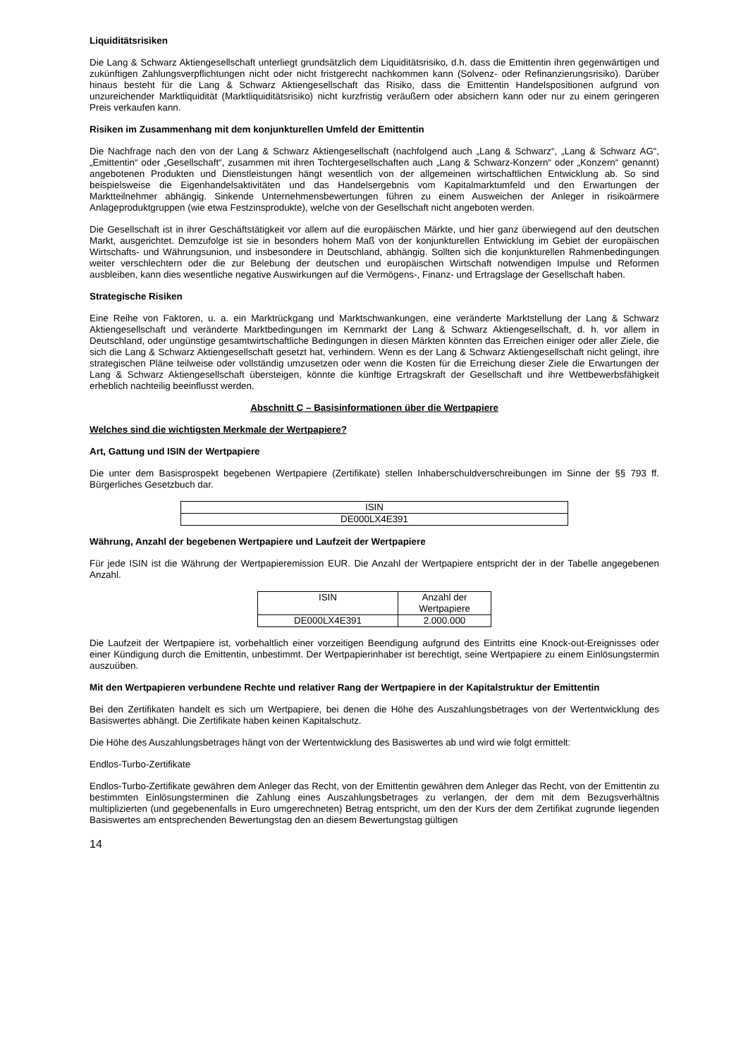Liquiditätsrisiken
Die Lang & Schwarz Aktiengesellschaft unterliegt grundsätzlich dem Liquiditätsrisiko, d.h. dass die Emittentin ihren gegenwärtigen und zukünftigen Zahlungsverpflichtungen nicht oder nicht fristgerecht nachkommen kann (Solvenz- oder Refinanzierungsrisiko). Darüber hinaus besteht für die Lang & Schwarz Aktiengesellschaft das Risiko, dass die Emittentin Handelspositionen aufgrund von unzureichender Marktliquidität (Marktliquiditätsrisiko) nicht kurzfristig veräußern oder absichern kann oder nur zu einem geringeren Preis verkaufen kann.
Risiken im Zusammenhang mit dem konjunkturellen Umfeld der Emittentin
Die Nachfrage nach den von der Lang & Schwarz Aktiengesellschaft (nachfolgend auch „Lang & Schwarz“, „Lang & Schwarz AG“, „Emittentin“ oder „Gesellschaft“, zusammen mit ihren Tochtergesellschaften auch „Lang & Schwarz-Konzern“ oder „Konzern“ genannt) angebotenen Produkten und Dienstleistungen hängt wesentlich von der allgemeinen wirtschaftlichen Entwicklung ab. So sind beispielsweise die Eigenhandelsaktivitäten und das Handelsergebnis vom Kapitalmarktumfeld und den Erwartungen der Marktteilnehmer abhängig. Sinkende Unternehmensbewertungen führen zu einem Ausweichen der Anleger in risikoärmere Anlageproduktgruppen (wie etwa Festzinsprodukte), welche von der Gesellschaft nicht angeboten werden.
Die Gesellschaft ist in ihrer Geschäftstätigkeit vor allem auf die europäischen Märkte, und hier ganz überwiegend auf den deutschen Markt, ausgerichtet. Demzufolge ist sie in besonders hohem Maß von der konjunkturellen Entwicklung im Gebiet der europäischen Wirtschafts- und Währungsunion, und insbesondere in Deutschland, abhängig. Sollten sich die konjunkturellen Rahmenbedingungen weiter verschlechtern oder die zur Belebung der deutschen und europäischen Wirtschaft notwendigen Impulse und Reformen ausbleiben, kann dies wesentliche negative Auswirkungen auf die Vermögens-, Finanz- und Ertragslage der Gesellschaft haben.
Strategische Risiken
Eine Reihe von Faktoren, u. a. ein Marktrückgang und Marktschwankungen, eine veränderte Marktstellung der Lang & Schwarz Aktiengesellschaft und veränderte Marktbedingungen im Kernmarkt der Lang & Schwarz Aktiengesellschaft, d. h. vor allem in Deutschland, oder ungünstige gesamtwirtschaftliche Bedingungen in diesen Märkten könnten das Erreichen einiger oder aller Ziele, die sich die Lang & Schwarz Aktiengesellschaft gesetzt hat, verhindern. Wenn es der Lang & Schwarz Aktiengesellschaft nicht gelingt, ihre strategischen Pläne teilweise oder vollständig umzusetzen oder wenn die Kosten für die Erreichung dieser Ziele die Erwartungen der Lang & Schwarz Aktiengesellschaft übersteigen, könnte die künftige Ertragskraft der Gesellschaft und ihre Wettbewerbsfähigkeit erheblich nachteilig beeinflusst werden.
Abschnitt C – Basisinformationen über die Wertpapiere
Welches sind die wichtigsten Merkmale der Wertpapiere?
Art, Gattung und ISIN der Wertpapiere
Die unter dem Basisprospekt begebenen Wertpapiere (Zertifikate) stellen Inhaberschuldverschreibungen im Sinne der §§ 793 ff. Bürgerliches Gesetzbuch dar.
| ISIN |
| DE000LX4E391 |
Währung, Anzahl der begebenen Wertpapiere und Laufzeit der Wertpapiere
Für jede ISIN ist die Währung der Wertpapieremission EUR. Die Anzahl der Wertpapiere entspricht der in der Tabelle angegebenen Anzahl.
| ISIN | Anzahl der Wertpapiere |
| DE000LX4E391 | 2.000.000 |
Die Laufzeit der Wertpapiere ist, vorbehaltlich einer vorzeitigen Beendigung aufgrund des Eintritts eine Knock-out-Ereignisses oder einer Kündigung durch die Emittentin, unbestimmt. Der Wertpapierinhaber ist berechtigt, seine Wertpapiere zu einem Einlösungstermin auszuüben.
Mit den Wertpapieren verbundene Rechte und relativer Rang der Wertpapiere in der Kapitalstruktur der Emittentin
Bei den Zertifikaten handelt es sich um Wertpapiere, bei denen die Höhe des Auszahlungsbetrages von der Wertentwicklung des Basiswertes abhängt. Die Zertifikate haben keinen Kapitalschutz.
Die Höhe des Auszahlungsbetrages hängt von der Wertentwicklung des Basiswertes ab und wird wie folgt ermittelt:
Endlos-Turbo-Zertifikate
Endlos-Turbo-Zertifikate gewähren dem Anleger das Recht, von der Emittentin gewähren dem Anleger das Recht, von der Emittentin zu bestimmten Einlösungsterminen die Zahlung eines Auszahlungsbetrages zu verlangen, der dem mit dem Bezugsverhältnis multiplizierten (und gegebenenfalls in Euro umgerechneten) Betrag entspricht, um den der Kurs der dem Zertifikat zugrunde liegenden Basiswertes am entsprechenden Bewertungstag den an diesem Bewertungstag gültigen
14